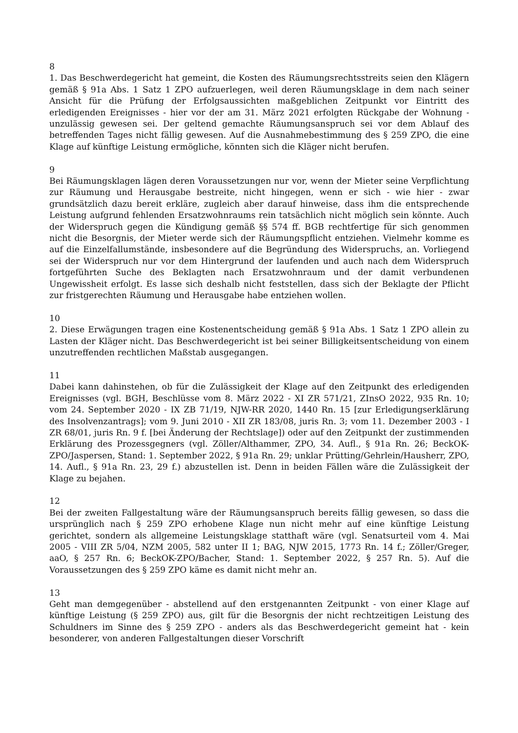8
1. Das Beschwerdegericht hat gemeint, die Kosten des Räumungsrechtsstreits seien den Klägern gemäß § 91a Abs. 1 Satz 1 ZPO aufzuerlegen, weil deren Räumungsklage in dem nach seiner Ansicht für die Prüfung der Erfolgsaussichten maßgeblichen Zeitpunkt vor Eintritt des erledigenden Ereignisses - hier vor der am 31. März 2021 erfolgten Rückgabe der Wohnung - unzulässig gewesen sei. Der geltend gemachte Räumungsanspruch sei vor dem Ablauf des betreffenden Tages nicht fällig gewesen. Auf die Ausnahmebestimmung des § 259 ZPO, die eine Klage auf künftige Leistung ermögliche, könnten sich die Kläger nicht berufen.
9
Bei Räumungsklagen lägen deren Voraussetzungen nur vor, wenn der Mieter seine Verpflichtung zur Räumung und Herausgabe bestreite, nicht hingegen, wenn er sich - wie hier - zwar grundsätzlich dazu bereit erkläre, zugleich aber darauf hinweise, dass ihm die entsprechende Leistung aufgrund fehlenden Ersatzwohnraums rein tatsächlich nicht möglich sein könnte. Auch der Widerspruch gegen die Kündigung gemäß §§ 574 ff. BGB rechtfertige für sich genommen nicht die Besorgnis, der Mieter werde sich der Räumungspflicht entziehen. Vielmehr komme es auf die Einzelfallumstände, insbesondere auf die Begründung des Widerspruchs, an. Vorliegend sei der Widerspruch nur vor dem Hintergrund der laufenden und auch nach dem Widerspruch fortgeführten Suche des Beklagten nach Ersatzwohnraum und der damit verbundenen Ungewissheit erfolgt. Es lasse sich deshalb nicht feststellen, dass sich der Beklagte der Pflicht zur fristgerechten Räumung und Herausgabe habe entziehen wollen.
10
2. Diese Erwägungen tragen eine Kostenentscheidung gemäß § 91a Abs. 1 Satz 1 ZPO allein zu Lasten der Kläger nicht. Das Beschwerdegericht ist bei seiner Billigkeitsentscheidung von einem unzutreffenden rechtlichen Maßstab ausgegangen.
11
Dabei kann dahinstehen, ob für die Zulässigkeit der Klage auf den Zeitpunkt des erledigenden Ereignisses (vgl. BGH, Beschlüsse vom 8. März 2022 - XI ZR 571/21, ZInsO 2022, 935 Rn. 10; vom 24. September 2020 - IX ZB 71/19, NJW-RR 2020, 1440 Rn. 15 [zur Erledigungserklärung des Insolvenzantrags]; vom 9. Juni 2010 - XII ZR 183/08, juris Rn. 3; vom 11. Dezember 2003 - I ZR 68/01, juris Rn. 9 f. [bei Änderung der Rechtslage]) oder auf den Zeitpunkt der zustimmenden Erklärung des Prozessgegners (vgl. Zöller/Althammer, ZPO, 34. Aufl., § 91a Rn. 26; BeckOK-ZPO/Jaspersen, Stand: 1. September 2022, § 91a Rn. 29; unklar Prütting/Gehrlein/Hausherr, ZPO, 14. Aufl., § 91a Rn. 23, 29 f.) abzustellen ist. Denn in beiden Fällen wäre die Zulässigkeit der Klage zu bejahen.
12
Bei der zweiten Fallgestaltung wäre der Räumungsanspruch bereits fällig gewesen, so dass die ursprünglich nach § 259 ZPO erhobene Klage nun nicht mehr auf eine künftige Leistung gerichtet, sondern als allgemeine Leistungsklage statthaft wäre (vgl. Senatsurteil vom 4. Mai 2005 - VIII ZR 5/04, NZM 2005, 582 unter II 1; BAG, NJW 2015, 1773 Rn. 14 f.; Zöller/Greger, aaO, § 257 Rn. 6; BeckOK-ZPO/Bacher, Stand: 1. September 2022, § 257 Rn. 5). Auf die Voraussetzungen des § 259 ZPO käme es damit nicht mehr an.
13
Geht man demgegenüber - abstellend auf den erstgenannten Zeitpunkt - von einer Klage auf künftige Leistung (§ 259 ZPO) aus, gilt für die Besorgnis der nicht rechtzeitigen Leistung des Schuldners im Sinne des § 259 ZPO - anders als das Beschwerdegericht gemeint hat - kein besonderer, von anderen Fallgestaltungen dieser Vorschrift